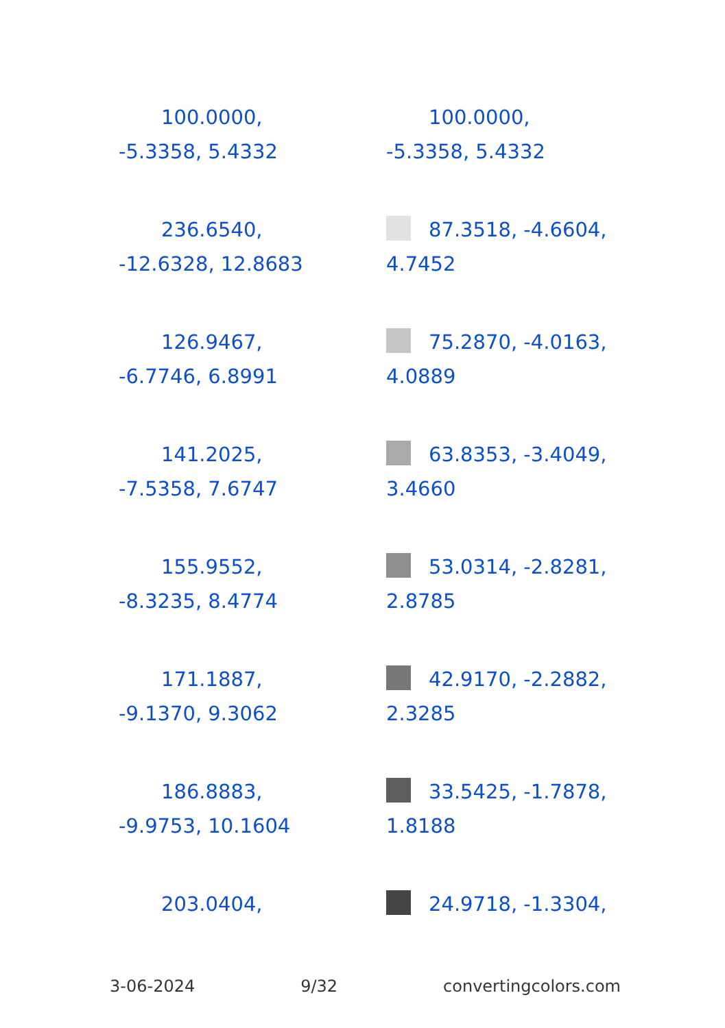100.0000, -5.3358, 5.4332
100.0000, -5.3358, 5.4332
236.6540, -12.6328, 12.8683
87.3518, -4.6604, 4.7452
126.9467, -6.7746, 6.8991
75.2870, -4.0163, 4.0889
141.2025, -7.5358, 7.6747
63.8353, -3.4049, 3.4660
155.9552, -8.3235, 8.4774
53.0314, -2.8281, 2.8785
171.1887, -9.1370, 9.3062
42.9170, -2.2882, 2.3285
186.8883, -9.9753, 10.1604
33.5425, -1.7878, 1.8188
203.0404,
24.9718, -1.3304,
3-06-2024 9/32 convertingcolors.com